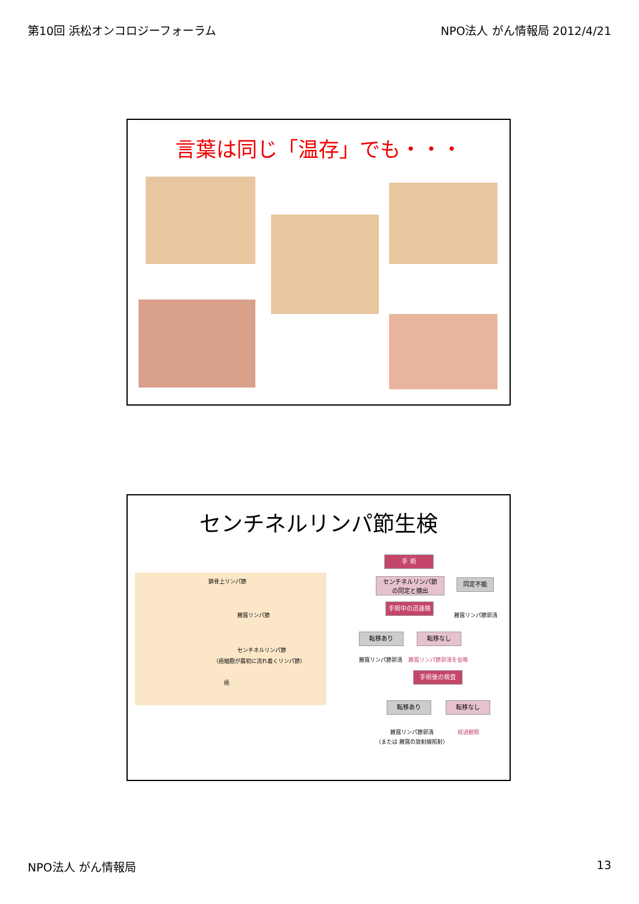第10回 浜松オンコロジーフォーラム NPO法人 がん情報局 2012/4/21
言葉は同じ「温存」でも・・・
センチネルリンパ節生検
鎖骨上リンパ節
腋窩リンパ節
センチネルリンパ節
（癌細胞が最初に流れ着くリンパ節）
癌
手 術
センチネルリンパ節
の同定と摘出
同定不能
腋窩リンパ節郭清
手術中の迅速検査
転移あり 転移なし
腋窩リンパ節郭清 腋窩リンパ節郭清を省略
手術後の検査
転移あり 転移なし
腋窩リンパ節郭清
（または 腋窩の放射線照射）
経過観察
NPO法人 がん情報局 13